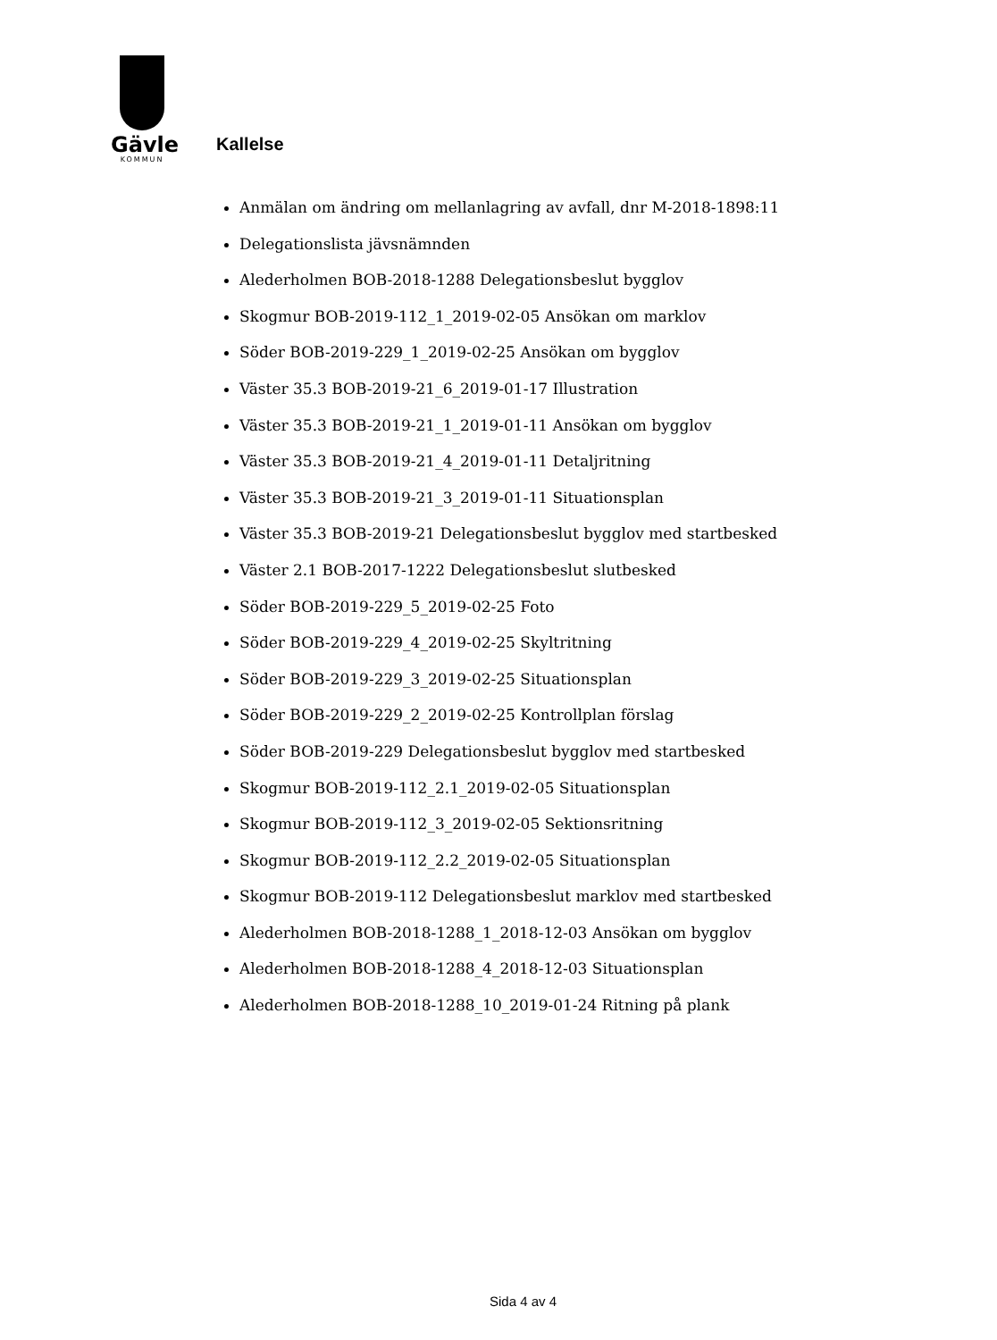Gävle
KOMMUN
Kallelse
Anmälan om ändring om mellanlagring av avfall, dnr M-2018-1898:11
Delegationslista jävsnämnden
Alederholmen BOB-2018-1288 Delegationsbeslut bygglov
Skogmur BOB-2019-112_1_2019-02-05 Ansökan om marklov
Söder BOB-2019-229_1_2019-02-25 Ansökan om bygglov
Väster 35.3 BOB-2019-21_6_2019-01-17 Illustration
Väster 35.3 BOB-2019-21_1_2019-01-11 Ansökan om bygglov
Väster 35.3 BOB-2019-21_4_2019-01-11 Detaljritning
Väster 35.3 BOB-2019-21_3_2019-01-11 Situationsplan
Väster 35.3 BOB-2019-21 Delegationsbeslut bygglov med startbesked
Väster 2.1 BOB-2017-1222 Delegationsbeslut slutbesked
Söder BOB-2019-229_5_2019-02-25 Foto
Söder BOB-2019-229_4_2019-02-25 Skyltritning
Söder BOB-2019-229_3_2019-02-25 Situationsplan
Söder BOB-2019-229_2_2019-02-25 Kontrollplan förslag
Söder BOB-2019-229 Delegationsbeslut bygglov med startbesked
Skogmur BOB-2019-112_2.1_2019-02-05 Situationsplan
Skogmur BOB-2019-112_3_2019-02-05 Sektionsritning
Skogmur BOB-2019-112_2.2_2019-02-05 Situationsplan
Skogmur BOB-2019-112 Delegationsbeslut marklov med startbesked
Alederholmen BOB-2018-1288_1_2018-12-03 Ansökan om bygglov
Alederholmen BOB-2018-1288_4_2018-12-03 Situationsplan
Alederholmen BOB-2018-1288_10_2019-01-24 Ritning på plank
Sida 4 av 4